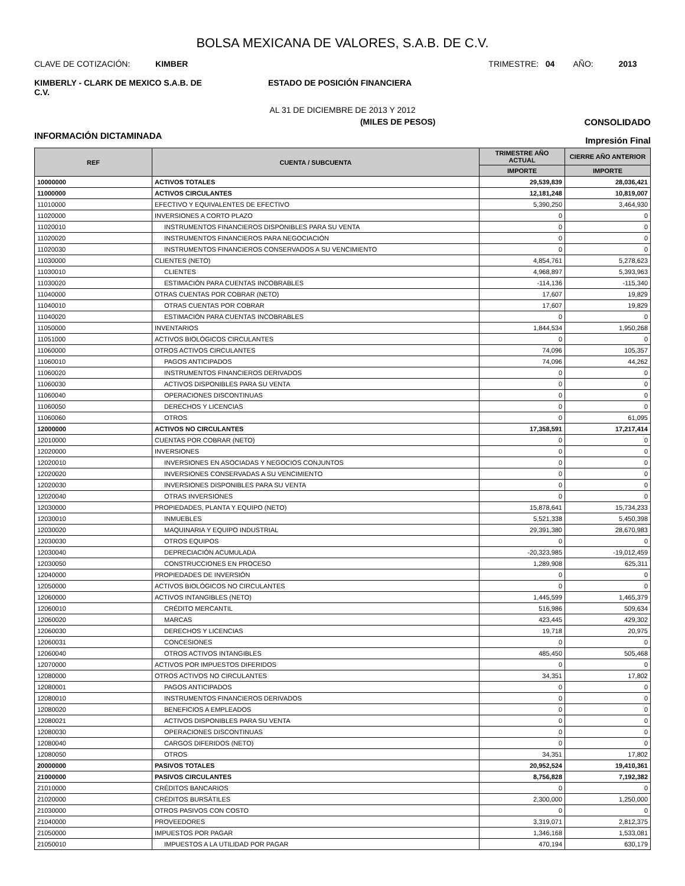BOLSA MEXICANA DE VALORES, S.A.B. DE C.V.
CLAVE DE COTIZACIÓN: KIMBER
TRIMESTRE: 04 AÑO: 2013
KIMBERLY - CLARK DE MEXICO S.A.B. DE C.V.
ESTADO DE POSICIÓN FINANCIERA
AL 31 DE DICIEMBRE DE 2013 Y 2012
(MILES DE PESOS) CONSOLIDADO
INFORMACIÓN DICTAMINADA
Impresión Final
| REF | CUENTA / SUBCUENTA | TRIMESTRE AÑO ACTUAL | CIERRE AÑO ANTERIOR |
| --- | --- | --- | --- |
| | | IMPORTE | IMPORTE |
| 10000000 | ACTIVOS TOTALES | 29,539,839 | 28,036,421 |
| 11000000 | ACTIVOS CIRCULANTES | 12,181,248 | 10,819,007 |
| 11010000 | EFECTIVO Y EQUIVALENTES DE EFECTIVO | 5,390,250 | 3,464,930 |
| 11020000 | INVERSIONES A CORTO PLAZO | 0 | 0 |
| 11020010 | INSTRUMENTOS FINANCIEROS DISPONIBLES PARA SU VENTA | 0 | 0 |
| 11020020 | INSTRUMENTOS FINANCIEROS PARA NEGOCIACIÓN | 0 | 0 |
| 11020030 | INSTRUMENTOS FINANCIEROS CONSERVADOS A SU VENCIMIENTO | 0 | 0 |
| 11030000 | CLIENTES (NETO) | 4,854,761 | 5,278,623 |
| 11030010 | CLIENTES | 4,968,897 | 5,393,963 |
| 11030020 | ESTIMACIÓN PARA CUENTAS INCOBRABLES | -114,136 | -115,340 |
| 11040000 | OTRAS CUENTAS POR COBRAR (NETO) | 17,607 | 19,829 |
| 11040010 | OTRAS CUENTAS POR COBRAR | 17,607 | 19,829 |
| 11040020 | ESTIMACIÓN PARA CUENTAS INCOBRABLES | 0 | 0 |
| 11050000 | INVENTARIOS | 1,844,534 | 1,950,268 |
| 11051000 | ACTIVOS BIOLÓGICOS CIRCULANTES | 0 | 0 |
| 11060000 | OTROS ACTIVOS CIRCULANTES | 74,096 | 105,357 |
| 11060010 | PAGOS ANTICIPADOS | 74,096 | 44,262 |
| 11060020 | INSTRUMENTOS FINANCIEROS DERIVADOS | 0 | 0 |
| 11060030 | ACTIVOS DISPONIBLES PARA SU VENTA | 0 | 0 |
| 11060040 | OPERACIONES DISCONTINUAS | 0 | 0 |
| 11060050 | DERECHOS Y LICENCIAS | 0 | 0 |
| 11060060 | OTROS | 0 | 61,095 |
| 12000000 | ACTIVOS NO CIRCULANTES | 17,358,591 | 17,217,414 |
| 12010000 | CUENTAS POR COBRAR (NETO) | 0 | 0 |
| 12020000 | INVERSIONES | 0 | 0 |
| 12020010 | INVERSIONES EN ASOCIADAS Y NEGOCIOS CONJUNTOS | 0 | 0 |
| 12020020 | INVERSIONES CONSERVADAS A SU VENCIMIENTO | 0 | 0 |
| 12020030 | INVERSIONES DISPONIBLES PARA SU VENTA | 0 | 0 |
| 12020040 | OTRAS INVERSIONES | 0 | 0 |
| 12030000 | PROPIEDADES, PLANTA Y EQUIPO (NETO) | 15,878,641 | 15,734,233 |
| 12030010 | INMUEBLES | 5,521,338 | 5,450,398 |
| 12030020 | MAQUINARIA Y EQUIPO INDUSTRIAL | 29,391,380 | 28,670,983 |
| 12030030 | OTROS EQUIPOS | 0 | 0 |
| 12030040 | DEPRECIACIÓN ACUMULADA | -20,323,985 | -19,012,459 |
| 12030050 | CONSTRUCCIONES EN PROCESO | 1,289,908 | 625,311 |
| 12040000 | PROPIEDADES DE INVERSIÓN | 0 | 0 |
| 12050000 | ACTIVOS BIOLÓGICOS NO CIRCULANTES | 0 | 0 |
| 12060000 | ACTIVOS INTANGIBLES (NETO) | 1,445,599 | 1,465,379 |
| 12060010 | CRÉDITO MERCANTIL | 516,986 | 509,634 |
| 12060020 | MARCAS | 423,445 | 429,302 |
| 12060030 | DERECHOS Y LICENCIAS | 19,718 | 20,975 |
| 12060031 | CONCESIONES | 0 | 0 |
| 12060040 | OTROS ACTIVOS INTANGIBLES | 485,450 | 505,468 |
| 12070000 | ACTIVOS POR IMPUESTOS DIFERIDOS | 0 | 0 |
| 12080000 | OTROS ACTIVOS NO CIRCULANTES | 34,351 | 17,802 |
| 12080001 | PAGOS ANTICIPADOS | 0 | 0 |
| 12080010 | INSTRUMENTOS FINANCIEROS DERIVADOS | 0 | 0 |
| 12080020 | BENEFICIOS A EMPLEADOS | 0 | 0 |
| 12080021 | ACTIVOS DISPONIBLES PARA SU VENTA | 0 | 0 |
| 12080030 | OPERACIONES DISCONTINUAS | 0 | 0 |
| 12080040 | CARGOS DIFERIDOS (NETO) | 0 | 0 |
| 12080050 | OTROS | 34,351 | 17,802 |
| 20000000 | PASIVOS TOTALES | 20,952,524 | 19,410,361 |
| 21000000 | PASIVOS CIRCULANTES | 8,756,828 | 7,192,382 |
| 21010000 | CRÉDITOS BANCARIOS | 0 | 0 |
| 21020000 | CRÉDITOS BURSÁTILES | 2,300,000 | 1,250,000 |
| 21030000 | OTROS PASIVOS CON COSTO | 0 | 0 |
| 21040000 | PROVEEDORES | 3,319,071 | 2,812,375 |
| 21050000 | IMPUESTOS POR PAGAR | 1,346,168 | 1,533,081 |
| 21050010 | IMPUESTOS A LA UTILIDAD POR PAGAR | 470,194 | 630,179 |